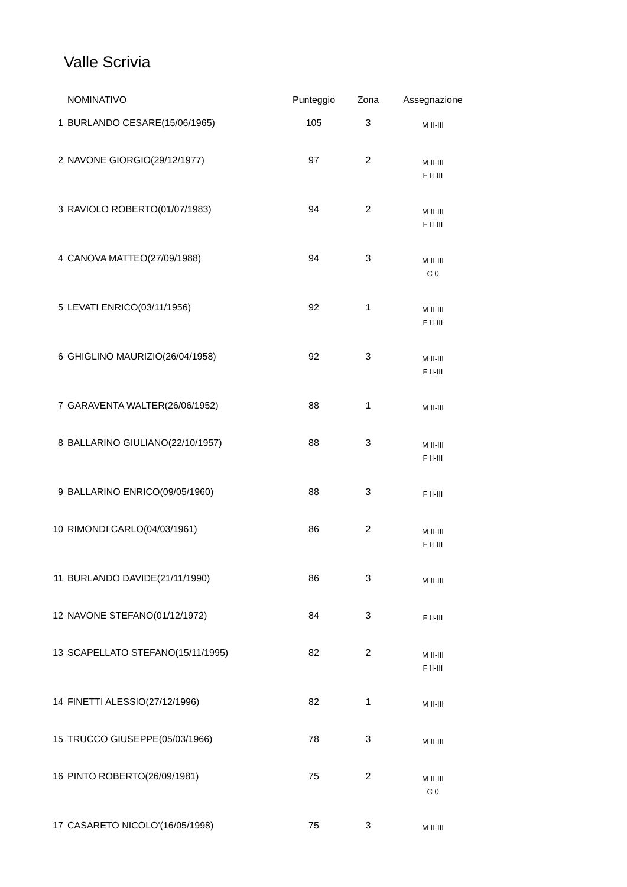Valle Scrivia
| | NOMINATIVO | Punteggio | Zona | Assegnazione |
| --- | --- | --- | --- | --- |
| 1 | BURLANDO CESARE(15/06/1965) | 105 | 3 | M II-III |
| 2 | NAVONE GIORGIO(29/12/1977) | 97 | 2 | M II-III F II-III |
| 3 | RAVIOLO ROBERTO(01/07/1983) | 94 | 2 | M II-III F II-III |
| 4 | CANOVA MATTEO(27/09/1988) | 94 | 3 | M II-III C 0 |
| 5 | LEVATI ENRICO(03/11/1956) | 92 | 1 | M II-III F II-III |
| 6 | GHIGLINO MAURIZIO(26/04/1958) | 92 | 3 | M II-III F II-III |
| 7 | GARAVENTA WALTER(26/06/1952) | 88 | 1 | M II-III |
| 8 | BALLARINO GIULIANO(22/10/1957) | 88 | 3 | M II-III F II-III |
| 9 | BALLARINO ENRICO(09/05/1960) | 88 | 3 | F II-III |
| 10 | RIMONDI CARLO(04/03/1961) | 86 | 2 | M II-III F II-III |
| 11 | BURLANDO DAVIDE(21/11/1990) | 86 | 3 | M II-III |
| 12 | NAVONE STEFANO(01/12/1972) | 84 | 3 | F II-III |
| 13 | SCAPELLATO STEFANO(15/11/1995) | 82 | 2 | M II-III F II-III |
| 14 | FINETTI ALESSIO(27/12/1996) | 82 | 1 | M II-III |
| 15 | TRUCCO GIUSEPPE(05/03/1966) | 78 | 3 | M II-III |
| 16 | PINTO ROBERTO(26/09/1981) | 75 | 2 | M II-III C 0 |
| 17 | CASARETO NICOLO'(16/05/1998) | 75 | 3 | M II-III |